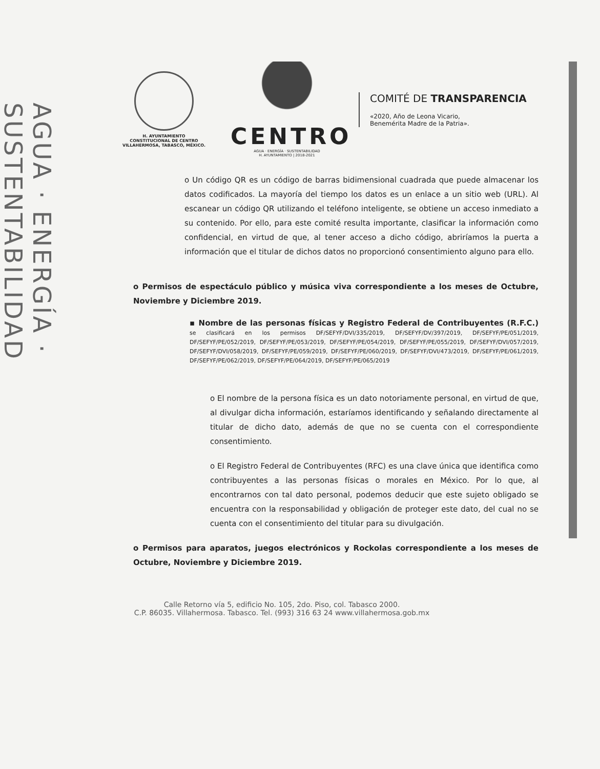AGUA · ENERGÍA · SUSTENTABILIDAD
H. AYUNTAMIENTO
CONSTITUCIONAL DE CENTRO
VILLAHERMOSA, TABASCO, MÉXICO.
CENTRO
AGUA · ENERGÍA · SUSTENTABILIDAD
H. AYUNTAMIENTO | 2018-2021
COMITÉ DE TRANSPARENCIA
«2020, Año de Leona Vicario,
Benemérita Madre de la Patria».
o Un código QR es un código de barras bidimensional cuadrada que puede almacenar los datos codificados. La mayoría del tiempo los datos es un enlace a un sitio web (URL). Al escanear un código QR utilizando el teléfono inteligente, se obtiene un acceso inmediato a su contenido. Por ello, para este comité resulta importante, clasificar la información como confidencial, en virtud de que, al tener acceso a dicho código, abriríamos la puerta a información que el titular de dichos datos no proporcionó consentimiento alguno para ello.
o Permisos de espectáculo público y música viva correspondiente a los meses de Octubre, Noviembre y Diciembre 2019.
▪ Nombre de las personas físicas y Registro Federal de Contribuyentes (R.F.C.) se clasificará en los permisos DF/SEFYF/DVI/335/2019, DF/SEFYF/DV/397/2019, DF/SEFYF/PE/051/2019, DF/SEFYF/PE/052/2019, DF/SEFYF/PE/053/2019, DF/SEFYF/PE/054/2019, DF/SEFYF/PE/055/2019, DF/SEFYF/DVI/057/2019, DF/SEFYF/DVI/058/2019, DF/SEFYF/PE/059/2019, DF/SEFYF/PE/060/2019, DF/SEFYF/DVI/473/2019, DF/SEFYF/PE/061/2019, DF/SEFYF/PE/062/2019, DF/SEFYF/PE/064/2019, DF/SEFYF/PE/065/2019
o El nombre de la persona física es un dato notoriamente personal, en virtud de que, al divulgar dicha información, estaríamos identificando y señalando directamente al titular de dicho dato, además de que no se cuenta con el correspondiente consentimiento.
o El Registro Federal de Contribuyentes (RFC) es una clave única que identifica como contribuyentes a las personas físicas o morales en México. Por lo que, al encontrarnos con tal dato personal, podemos deducir que este sujeto obligado se encuentra con la responsabilidad y obligación de proteger este dato, del cual no se cuenta con el consentimiento del titular para su divulgación.
o Permisos para aparatos, juegos electrónicos y Rockolas correspondiente a los meses de Octubre, Noviembre y Diciembre 2019.
Calle Retorno vía 5, edificio No. 105, 2do. Piso, col. Tabasco 2000.
C.P. 86035. Villahermosa. Tabasco. Tel. (993) 316 63 24 www.villahermosa.gob.mx